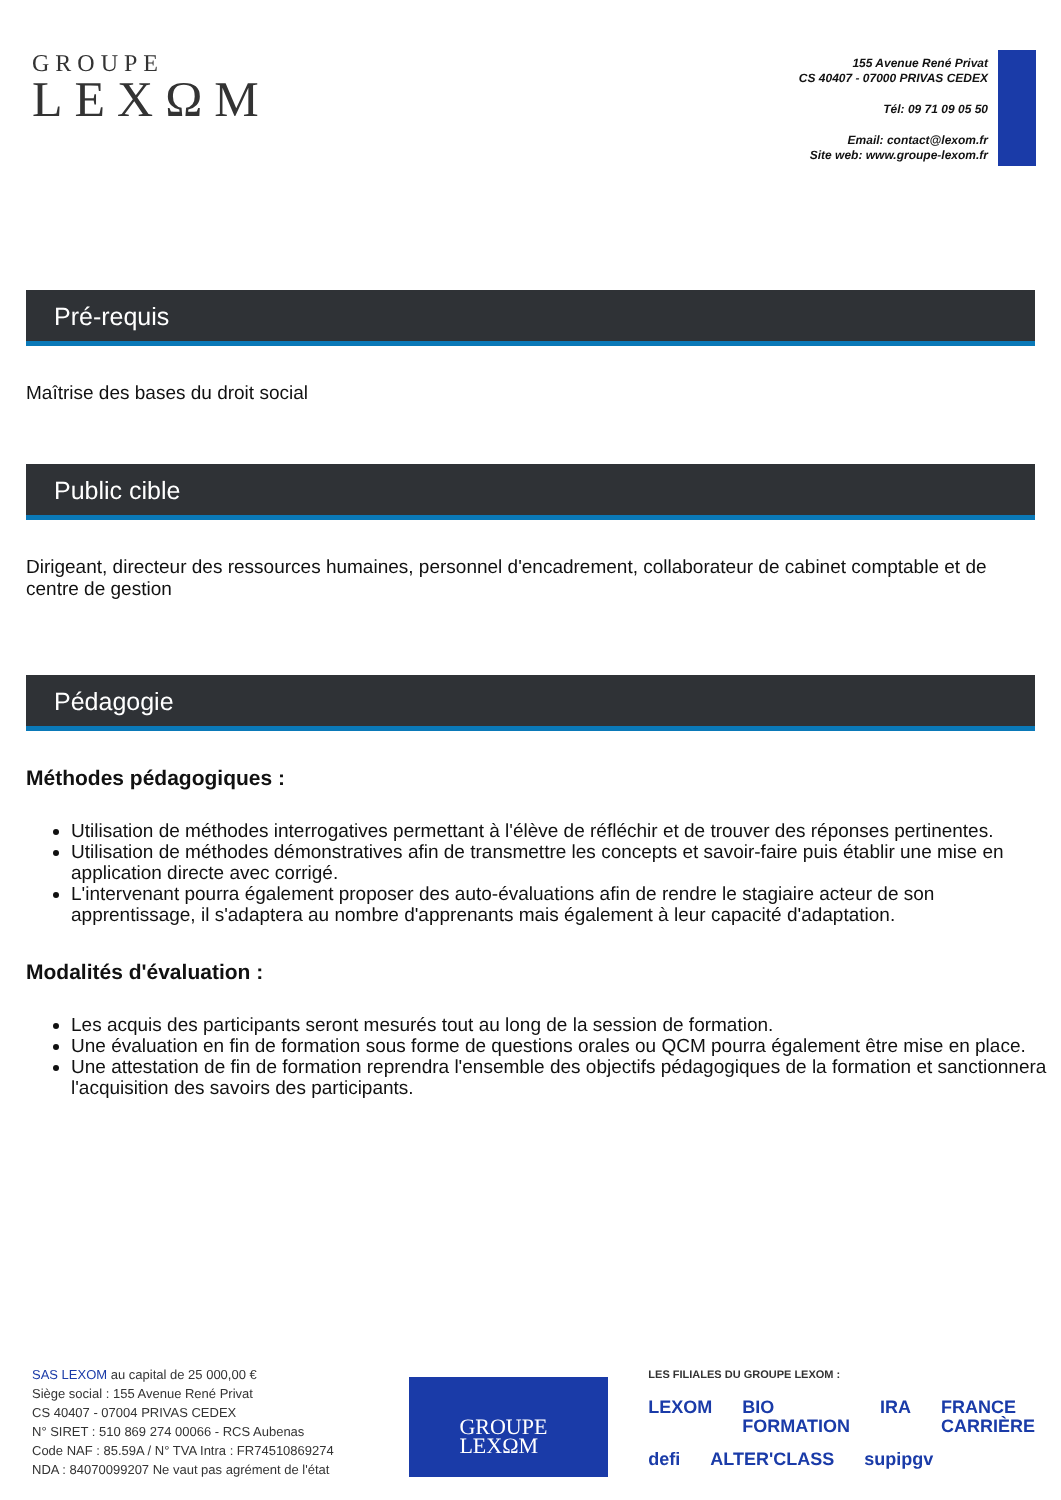GROUPE
LEXΩM
155 Avenue René Privat
CS 40407 - 07000 PRIVAS CEDEX
Tél: 09 71 09 05 50
Email: contact@lexom.fr
Site web: www.groupe-lexom.fr
Pré-requis
Maîtrise des bases du droit social
Public cible
Dirigeant, directeur des ressources humaines, personnel d'encadrement, collaborateur de cabinet comptable et de centre de gestion
Pédagogie
Méthodes pédagogiques :
Utilisation de méthodes interrogatives permettant à l'élève de réfléchir et de trouver des réponses pertinentes.
Utilisation de méthodes démonstratives afin de transmettre les concepts et savoir-faire puis établir une mise en application directe avec corrigé.
L'intervenant pourra également proposer des auto-évaluations afin de rendre le stagiaire acteur de son apprentissage, il s'adaptera au nombre d'apprenants mais également à leur capacité d'adaptation.
Modalités d'évaluation :
Les acquis des participants seront mesurés tout au long de la session de formation.
Une évaluation en fin de formation sous forme de questions orales ou QCM pourra également être mise en place.
Une attestation de fin de formation reprendra l'ensemble des objectifs pédagogiques de la formation et sanctionnera l'acquisition des savoirs des participants.
SAS LEXOM au capital de 25 000,00 €
Siège social : 155 Avenue René Privat
CS 40407 - 07004 PRIVAS CEDEX
N° SIRET : 510 869 274 00066 - RCS Aubenas
Code NAF : 85.59A / N° TVA Intra : FR74510869274
NDA : 84070099207 Ne vaut pas agrément de l'état
GROUPE
LEXΩM
LES FILIALES DU GROUPE LEXOM :
LEXOM BIO FORMATION IRA FRANCE CARRIÈRE
defi ALTER'CLASS supipgv